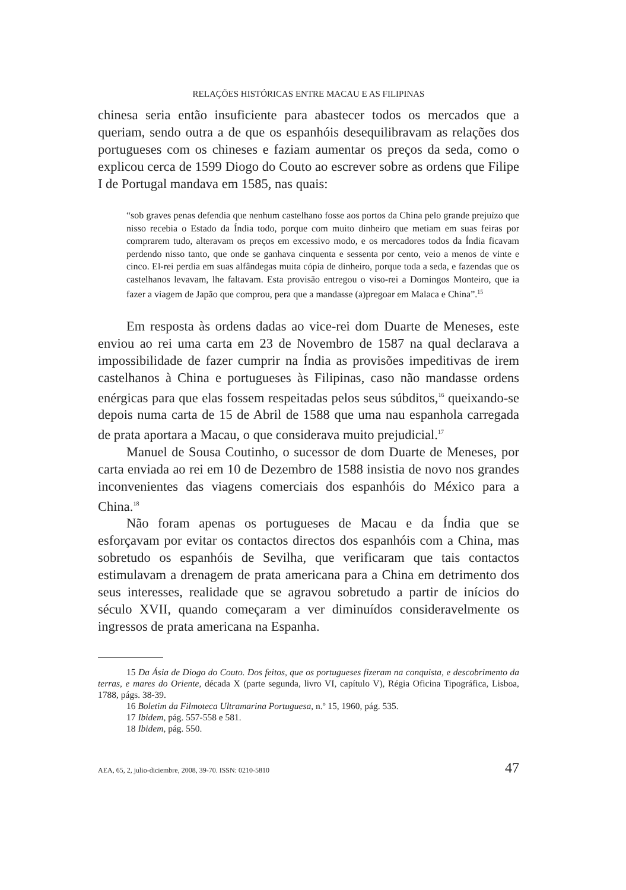RELAÇÕES HISTÓRICAS ENTRE MACAU E AS FILIPINAS
chinesa seria então insuficiente para abastecer todos os mercados que a queriam, sendo outra a de que os espanhóis desequilibravam as relações dos portugueses com os chineses e faziam aumentar os preços da seda, como o explicou cerca de 1599 Diogo do Couto ao escrever sobre as ordens que Filipe I de Portugal mandava em 1585, nas quais:
“sob graves penas defendia que nenhum castelhano fosse aos portos da China pelo grande prejuízo que nisso recebia o Estado da Índia todo, porque com muito dinheiro que metiam em suas feiras por comprarem tudo, alteravam os preços em excessivo modo, e os mercadores todos da Índia ficavam perdendo nisso tanto, que onde se ganhava cinquenta e sessenta por cento, veio a menos de vinte e cinco. El-rei perdia em suas alfândegas muita cópia de dinheiro, porque toda a seda, e fazendas que os castelhanos levavam, lhe faltavam. Esta provisão entregou o viso-rei a Domingos Monteiro, que ia fazer a viagem de Japão que comprou, pera que a mandasse (a)pregoar em Malaca e China”.<sup>15</sup>
Em resposta às ordens dadas ao vice-rei dom Duarte de Meneses, este enviou ao rei uma carta em 23 de Novembro de 1587 na qual declarava a impossibilidade de fazer cumprir na Índia as provisões impeditivas de irem castelhanos à China e portugueses às Filipinas, caso não mandasse ordens enérgicas para que elas fossem respeitadas pelos seus súbditos,<sup>16</sup> queixando-se depois numa carta de 15 de Abril de 1588 que uma nau espanhola carregada de prata aportara a Macau, o que considerava muito prejudicial.<sup>17</sup>
Manuel de Sousa Coutinho, o sucessor de dom Duarte de Meneses, por carta enviada ao rei em 10 de Dezembro de 1588 insistia de novo nos grandes inconvenientes das viagens comerciais dos espanhóis do México para a China.<sup>18</sup>
Não foram apenas os portugueses de Macau e da Índia que se esforçavam por evitar os contactos directos dos espanhóis com a China, mas sobretudo os espanhóis de Sevilha, que verificaram que tais contactos estimulavam a drenagem de prata americana para a China em detrimento dos seus interesses, realidade que se agravou sobretudo a partir de inícios do século XVII, quando começaram a ver diminuídos consideravelmente os ingressos de prata americana na Espanha.
15 Da Ásia de Diogo do Couto. Dos feitos, que os portugueses fizeram na conquista, e descobrimento da terras, e mares do Oriente, década X (parte segunda, livro VI, capítulo V), Régia Oficina Tipográfica, Lisboa, 1788, págs. 38-39.
16 Boletim da Filmoteca Ultramarina Portuguesa, n.º 15, 1960, pág. 535.
17 Ibidem, pág. 557-558 e 581.
18 Ibidem, pág. 550.
AEA, 65, 2, julio-diciembre, 2008, 39-70. ISSN: 0210-5810 47